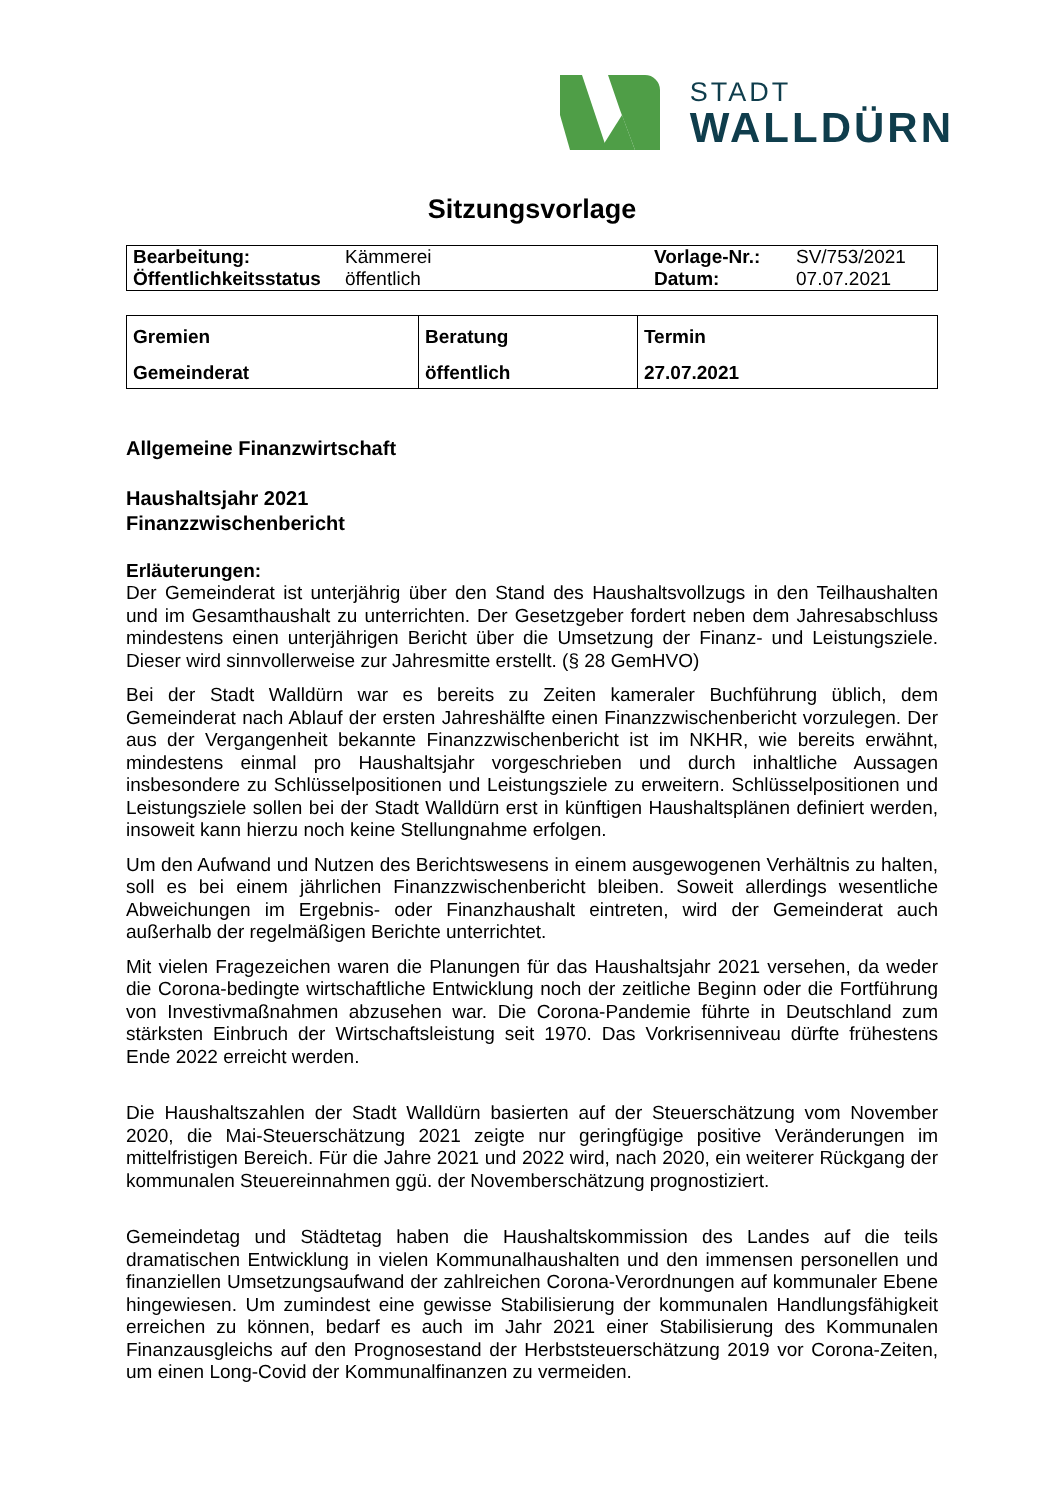STADT
WALLDÜRN
Sitzungsvorlage
| Bearbeitung: | Kämmerei | Vorlage-Nr.: | SV/753/2021 |
| Öffentlichkeitsstatus | öffentlich | Datum: | 07.07.2021 |
| Gremien Gemeinderat | Beratung öffentlich | Termin 27.07.2021 |
Allgemeine Finanzwirtschaft
Haushaltsjahr 2021
Finanzzwischenbericht
Erläuterungen:
Der Gemeinderat ist unterjährig über den Stand des Haushaltsvollzugs in den Teilhaushalten und im Gesamthaushalt zu unterrichten. Der Gesetzgeber fordert neben dem Jahresabschluss mindestens einen unterjährigen Bericht über die Umsetzung der Finanz- und Leistungsziele. Dieser wird sinnvollerweise zur Jahresmitte erstellt. (§ 28 GemHVO)
Bei der Stadt Walldürn war es bereits zu Zeiten kameraler Buchführung üblich, dem Gemeinderat nach Ablauf der ersten Jahreshälfte einen Finanzzwischenbericht vorzulegen. Der aus der Vergangenheit bekannte Finanzzwischenbericht ist im NKHR, wie bereits erwähnt, mindestens einmal pro Haushaltsjahr vorgeschrieben und durch inhaltliche Aussagen insbesondere zu Schlüsselpositionen und Leistungsziele zu erweitern. Schlüsselpositionen und Leistungsziele sollen bei der Stadt Walldürn erst in künftigen Haushaltsplänen definiert werden, insoweit kann hierzu noch keine Stellungnahme erfolgen.
Um den Aufwand und Nutzen des Berichtswesens in einem ausgewogenen Verhältnis zu halten, soll es bei einem jährlichen Finanzzwischenbericht bleiben. Soweit allerdings wesentliche Abweichungen im Ergebnis- oder Finanzhaushalt eintreten, wird der Gemeinderat auch außerhalb der regelmäßigen Berichte unterrichtet.
Mit vielen Fragezeichen waren die Planungen für das Haushaltsjahr 2021 versehen, da weder die Corona-bedingte wirtschaftliche Entwicklung noch der zeitliche Beginn oder die Fortführung von Investivmaßnahmen abzusehen war. Die Corona-Pandemie führte in Deutschland zum stärksten Einbruch der Wirtschaftsleistung seit 1970. Das Vorkrisenniveau dürfte frühestens Ende 2022 erreicht werden.
Die Haushaltszahlen der Stadt Walldürn basierten auf der Steuerschätzung vom November 2020, die Mai-Steuerschätzung 2021 zeigte nur geringfügige positive Veränderungen im mittelfristigen Bereich. Für die Jahre 2021 und 2022 wird, nach 2020, ein weiterer Rückgang der kommunalen Steuereinnahmen ggü. der Novemberschätzung prognostiziert.
Gemeindetag und Städtetag haben die Haushaltskommission des Landes auf die teils dramatischen Entwicklung in vielen Kommunalhaushalten und den immensen personellen und finanziellen Umsetzungsaufwand der zahlreichen Corona-Verordnungen auf kommunaler Ebene hingewiesen. Um zumindest eine gewisse Stabilisierung der kommunalen Handlungsfähigkeit erreichen zu können, bedarf es auch im Jahr 2021 einer Stabilisierung des Kommunalen Finanzausgleichs auf den Prognosestand der Herbststeuerschätzung 2019 vor Corona-Zeiten, um einen Long-Covid der Kommunalfinanzen zu vermeiden.